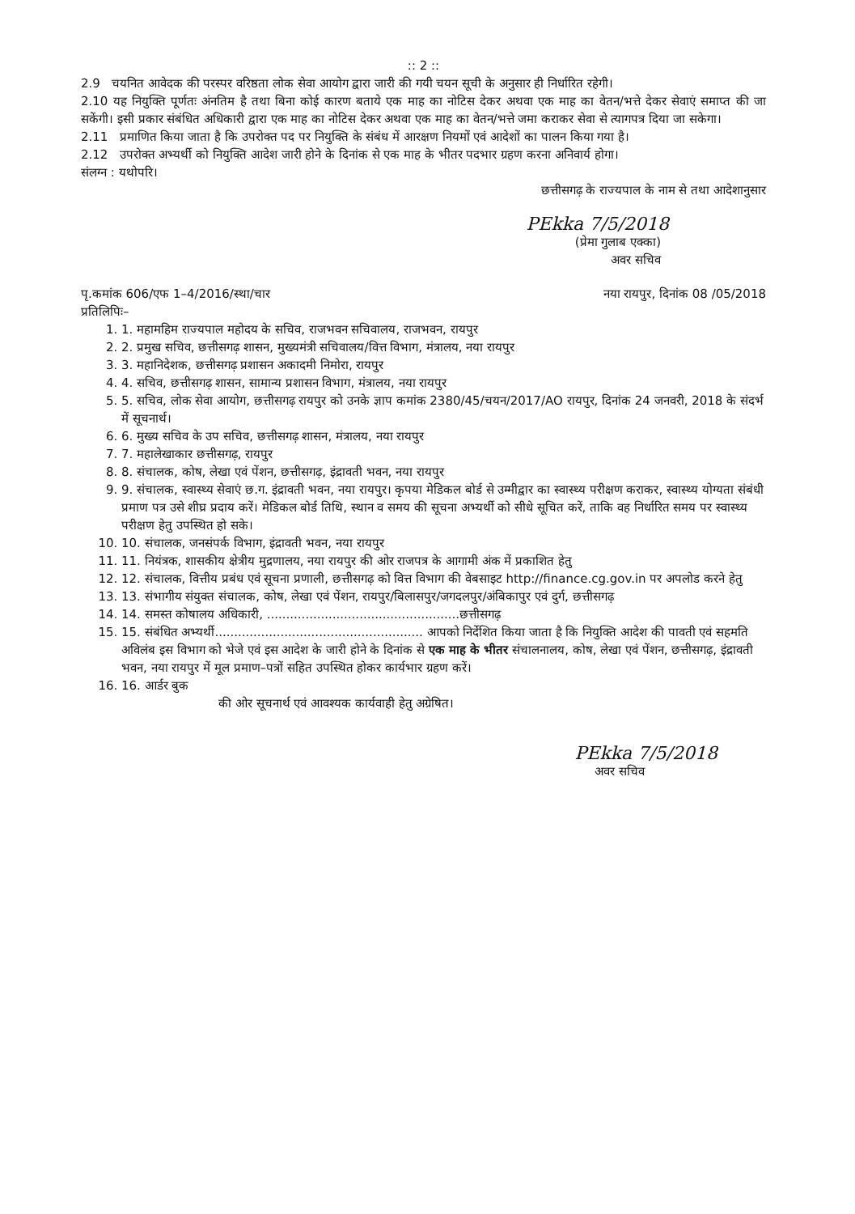:: 2 ::
2.9 चयनित आवेदक की परस्पर वरिष्ठता लोक सेवा आयोग द्वारा जारी की गयी चयन सूची के अनुसार ही निर्धारित रहेगी।
2.10 यह नियुक्ति पूर्णतः अंनतिम है तथा बिना कोई कारण बताये एक माह का नोटिस देकर अथवा एक माह का वेतन/भत्ते देकर सेवाएं समाप्त की जा सकेंगी। इसी प्रकार संबंधित अधिकारी द्वारा एक माह का नोटिस देकर अथवा एक माह का वेतन/भत्ते जमा कराकर सेवा से त्यागपत्र दिया जा सकेगा।
2.11 प्रमाणित किया जाता है कि उपरोक्त पद पर नियुक्ति के संबंध में आरक्षण नियमों एवं आदेशों का पालन किया गया है।
2.12 उपरोक्त अभ्यर्थी को नियुक्ति आदेश जारी होने के दिनांक से एक माह के भीतर पदभार ग्रहण करना अनिवार्य होगा।
संलग्न : यथोपरि।
छत्तीसगढ़ के राज्यपाल के नाम से तथा आदेशानुसार
PEkka 7/5/2018
(प्रेमा गुलाब एक्का)
अवर सचिव
पृ.कमांक 606/एफ 1–4/2016/स्था/चार नया रायपुर, दिनांक 08 /05/2018
प्रतिलिपिः–
1. 1. महामहिम राज्यपाल महोदय के सचिव, राजभवन सचिवालय, राजभवन, रायपुर
2. 2. प्रमुख सचिव, छत्तीसगढ़ शासन, मुख्यमंत्री सचिवालय/वित्त विभाग, मंत्रालय, नया रायपुर
3. 3. महानिदेशक, छत्तीसगढ़ प्रशासन अकादमी निमोरा, रायपुर
4. 4. सचिव, छत्तीसगढ़ शासन, सामान्य प्रशासन विभाग, मंत्रालय, नया रायपुर
5. 5. सचिव, लोक सेवा आयोग, छत्तीसगढ़ रायपुर को उनके ज्ञाप कमांक 2380/45/चयन/2017/AO रायपुर, दिनांक 24 जनवरी, 2018 के संदर्भ में सूचनार्थ।
6. 6. मुख्य सचिव के उप सचिव, छत्तीसगढ़ शासन, मंत्रालय, नया रायपुर
7. 7. महालेखाकार छत्तीसगढ़, रायपुर
8. 8. संचालक, कोष, लेखा एवं पेंशन, छत्तीसगढ़, इंद्रावती भवन, नया रायपुर
9. 9. संचालक, स्वास्थ्य सेवाएं छ.ग. इंद्रावती भवन, नया रायपुर। कृपया मेडिकल बोर्ड से उम्मीद्वार का स्वास्थ्य परीक्षण कराकर, स्वास्थ्य योग्यता संबंधी प्रमाण पत्र उसे शीघ्र प्रदाय करें। मेडिकल बोर्ड तिथि, स्थान व समय की सूचना अभ्यर्थी को सीधे सूचित करें, ताकि वह निर्धारित समय पर स्वास्थ्य परीक्षण हेतु उपस्थित हो सके।
10. 10. संचालक, जनसंपर्क विभाग, इंद्रावती भवन, नया रायपुर
11. 11. नियंत्रक, शासकीय क्षेत्रीय मुद्रणालय, नया रायपुर की ओर राजपत्र के आगामी अंक में प्रकाशित हेतु
12. 12. संचालक, वित्तीय प्रबंध एवं सूचना प्रणाली, छत्तीसगढ़ को वित्त विभाग की वेबसाइट http://finance.cg.gov.in पर अपलोड करने हेतु
13. 13. संभागीय संयुक्त संचालक, कोष, लेखा एवं पेंशन, रायपुर/बिलासपुर/जगदलपुर/अंबिकापुर एवं दुर्ग, छत्तीसगढ़
14. 14. समस्त कोषालय अधिकारी, ..................................................छत्तीसगढ़
15. 15. संबंधित अभ्यर्थी...................................................... आपको निर्देशित किया जाता है कि नियुक्ति आदेश की पावती एवं सहमति अविलंब इस विभाग को भेजे एवं इस आदेश के जारी होने के दिनांक से एक माह के भीतर संचालनालय, कोष, लेखा एवं पेंशन, छत्तीसगढ़, इंद्रावती भवन, नया रायपुर में मूल प्रमाण–पत्रों सहित उपस्थित होकर कार्यभार ग्रहण करें।
16. 16. आर्डर बुक
की ओर सूचनार्थ एवं आवश्यक कार्यवाही हेतु अग्रेषित।
PEkka 7/5/2018
अवर सचिव